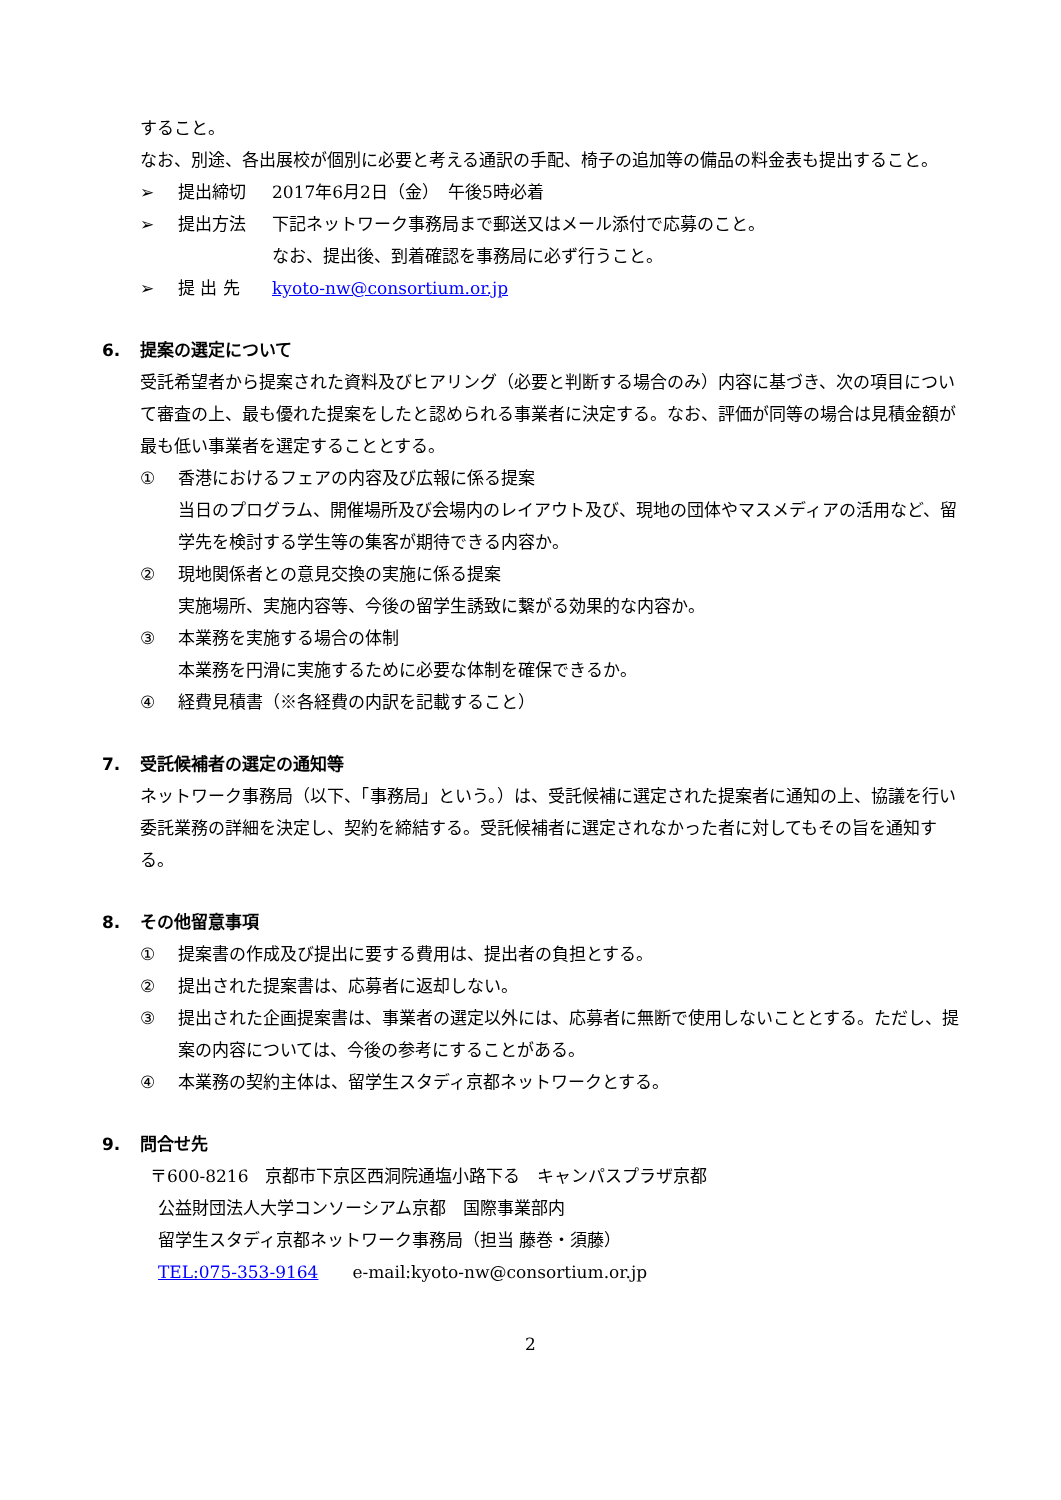すること。
なお、別途、各出展校が個別に必要と考える通訳の手配、椅子の追加等の備品の料金表も提出すること。
➢ 提出締切 2017年6月2日（金）　午後5時必着
➢ 提出方法 下記ネットワーク事務局まで郵送又はメール添付で応募のこと。
なお、提出後、到着確認を事務局に必ず行うこと。
➢ 提 出 先 kyoto-nw@consortium.or.jp
6. 提案の選定について
受託希望者から提案された資料及びヒアリング（必要と判断する場合のみ）内容に基づき、次の項目について審査の上、最も優れた提案をしたと認められる事業者に決定する。なお、評価が同等の場合は見積金額が最も低い事業者を選定することとする。
① 香港におけるフェアの内容及び広報に係る提案
当日のプログラム、開催場所及び会場内のレイアウト及び、現地の団体やマスメディアの活用など、留学先を検討する学生等の集客が期待できる内容か。
② 現地関係者との意見交換の実施に係る提案
実施場所、実施内容等、今後の留学生誘致に繋がる効果的な内容か。
③ 本業務を実施する場合の体制
本業務を円滑に実施するために必要な体制を確保できるか。
④ 経費見積書（※各経費の内訳を記載すること）
7. 受託候補者の選定の通知等
ネットワーク事務局（以下、「事務局」という。）は、受託候補に選定された提案者に通知の上、協議を行い委託業務の詳細を決定し、契約を締結する。受託候補者に選定されなかった者に対してもその旨を通知する。
8. その他留意事項
① 提案書の作成及び提出に要する費用は、提出者の負担とする。
② 提出された提案書は、応募者に返却しない。
③ 提出された企画提案書は、事業者の選定以外には、応募者に無断で使用しないこととする。ただし、提案の内容については、今後の参考にすることがある。
④ 本業務の契約主体は、留学生スタディ京都ネットワークとする。
9. 問合せ先
〒600-8216　京都市下京区西洞院通塩小路下る　キャンパスプラザ京都
公益財団法人大学コンソーシアム京都　国際事業部内
留学生スタディ京都ネットワーク事務局（担当 藤巻・須藤）
TEL:075-353-9164　　e-mail:kyoto-nw@consortium.or.jp
2